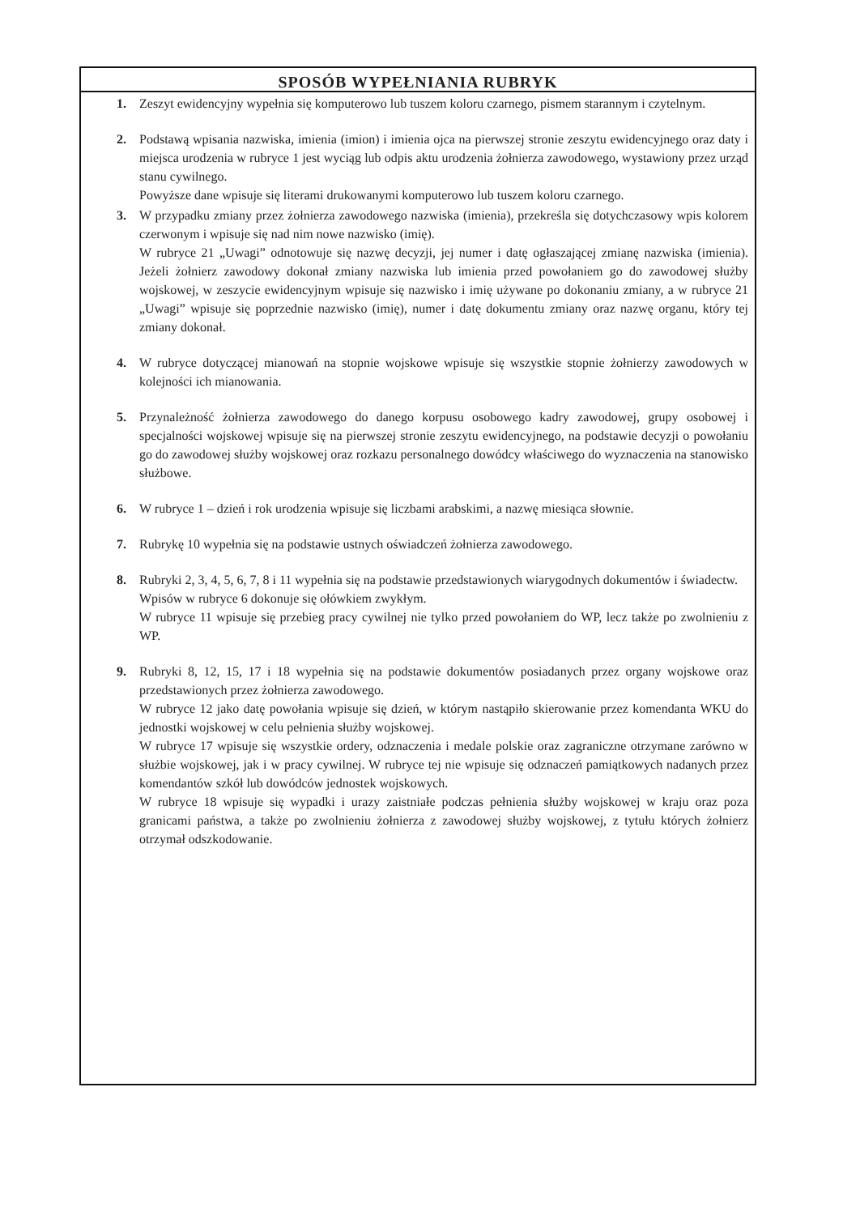SPOSÓB WYPEŁNIANIA RUBRYK
1. Zeszyt ewidencyjny wypełnia się komputerowo lub tuszem koloru czarnego, pismem starannym i czytelnym.
2. Podstawą wpisania nazwiska, imienia (imion) i imienia ojca na pierwszej stronie zeszytu ewidencyjnego oraz daty i miejsca urodzenia w rubryce 1 jest wyciąg lub odpis aktu urodzenia żołnierza zawodowego, wystawiony przez urząd stanu cywilnego.
Powyższe dane wpisuje się literami drukowanymi komputerowo lub tuszem koloru czarnego.
3. W przypadku zmiany przez żołnierza zawodowego nazwiska (imienia), przekreśla się dotychczasowy wpis kolorem czerwonym i wpisuje się nad nim nowe nazwisko (imię).
W rubryce 21 „Uwagi” odnotowuje się nazwę decyzji, jej numer i datę ogłaszającej zmianę nazwiska (imienia). Jeżeli żołnierz zawodowy dokonał zmiany nazwiska lub imienia przed powołaniem go do zawodowej służby wojskowej, w zeszycie ewidencyjnym wpisuje się nazwisko i imię używane po dokonaniu zmiany, a w rubryce 21 „Uwagi” wpisuje się poprzednie nazwisko (imię), numer i datę dokumentu zmiany oraz nazwę organu, który tej zmiany dokonał.
4. W rubryce dotyczącej mianowań na stopnie wojskowe wpisuje się wszystkie stopnie żołnierzy zawodowych w kolejności ich mianowania.
5. Przynależność żołnierza zawodowego do danego korpusu osobowego kadry zawodowej, grupy osobowej i specjalności wojskowej wpisuje się na pierwszej stronie zeszytu ewidencyjnego, na podstawie decyzji o powołaniu go do zawodowej służby wojskowej oraz rozkazu personalnego dowódcy właściwego do wyznaczenia na stanowisko służbowe.
6. W rubryce 1 – dzień i rok urodzenia wpisuje się liczbami arabskimi, a nazwę miesiąca słownie.
7. Rubrykę 10 wypełnia się na podstawie ustnych oświadczeń żołnierza zawodowego.
8. Rubryki 2, 3, 4, 5, 6, 7, 8 i 11 wypełnia się na podstawie przedstawionych wiarygodnych dokumentów i świadectw.
Wpisów w rubryce 6 dokonuje się ołówkiem zwykłym.
W rubryce 11 wpisuje się przebieg pracy cywilnej nie tylko przed powołaniem do WP, lecz także po zwolnieniu z WP.
9. Rubryki 8, 12, 15, 17 i 18 wypełnia się na podstawie dokumentów posiadanych przez organy wojskowe oraz przedstawionych przez żołnierza zawodowego.
W rubryce 12 jako datę powołania wpisuje się dzień, w którym nastąpiło skierowanie przez komendanta WKU do jednostki wojskowej w celu pełnienia służby wojskowej.
W rubryce 17 wpisuje się wszystkie ordery, odznaczenia i medale polskie oraz zagraniczne otrzymane zarówno w służbie wojskowej, jak i w pracy cywilnej. W rubryce tej nie wpisuje się odznaczeń pamiątkowych nadanych przez komendantów szkół lub dowódców jednostek wojskowych.
W rubryce 18 wpisuje się wypadki i urazy zaistniałe podczas pełnienia służby wojskowej w kraju oraz poza granicami państwa, a także po zwolnieniu żołnierza z zawodowej służby wojskowej, z tytułu których żołnierz otrzymał odszkodowanie.